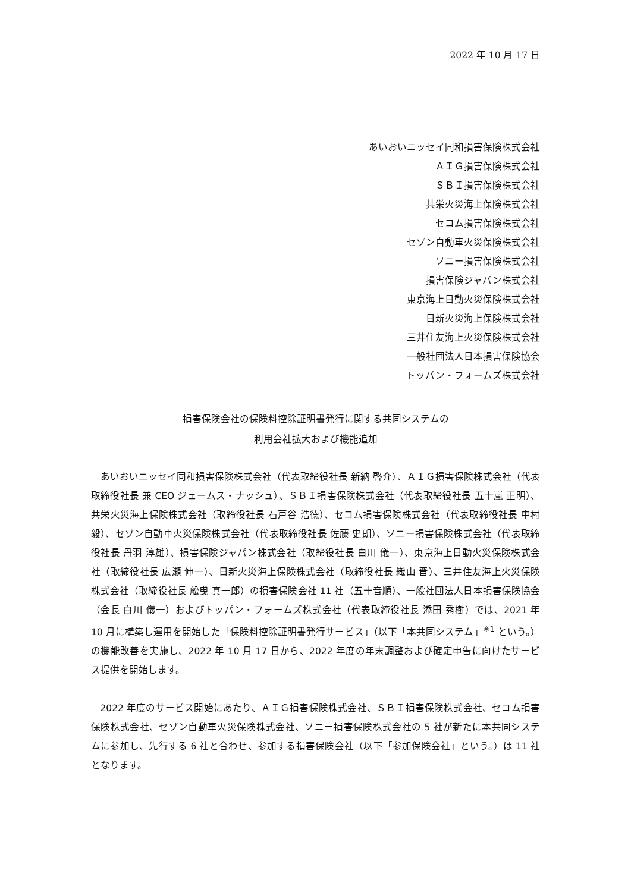2022 年 10 月 17 日
あいおいニッセイ同和損害保険株式会社
ＡＩＧ損害保険株式会社
ＳＢＩ損害保険株式会社
共栄火災海上保険株式会社
セコム損害保険株式会社
セゾン自動車火災保険株式会社
ソニー損害保険株式会社
損害保険ジャパン株式会社
東京海上日動火災保険株式会社
日新火災海上保険株式会社
三井住友海上火災保険株式会社
一般社団法人日本損害保険協会
トッパン・フォームズ株式会社
損害保険会社の保険料控除証明書発行に関する共同システムの
利用会社拡大および機能追加
あいおいニッセイ同和損害保険株式会社（代表取締役社長 新納 啓介）、ＡＩＧ損害保険株式会社（代表取締役社長 兼 CEO ジェームス・ナッシュ）、ＳＢＩ損害保険株式会社（代表取締役社長 五十嵐 正明）、共栄火災海上保険株式会社（取締役社長 石戸谷 浩徳）、セコム損害保険株式会社（代表取締役社長 中村 毅）、セゾン自動車火災保険株式会社（代表取締役社長 佐藤 史朗）、ソニー損害保険株式会社（代表取締役社長 丹羽 淳雄）、損害保険ジャパン株式会社（取締役社長 白川 儀一）、東京海上日動火災保険株式会社（取締役社長 広瀬 伸一）、日新火災海上保険株式会社（取締役社長 織山 晋）、三井住友海上火災保険株式会社（取締役社長 舩曵 真一郎）の損害保険会社 11 社（五十音順）、一般社団法人日本損害保険協会（会長 白川 儀一）およびトッパン・フォームズ株式会社（代表取締役社長 添田 秀樹）では、2021 年 10 月に構築し運用を開始した「保険料控除証明書発行サービス」（以下「本共同システム」<sup>※1</sup> という。）の機能改善を実施し、2022 年 10 月 17 日から、2022 年度の年末調整および確定申告に向けたサービス提供を開始します。
2022 年度のサービス開始にあたり、ＡＩＧ損害保険株式会社、ＳＢＩ損害保険株式会社、セコム損害保険株式会社、セゾン自動車火災保険株式会社、ソニー損害保険株式会社の 5 社が新たに本共同システムに参加し、先行する 6 社と合わせ、参加する損害保険会社（以下「参加保険会社」という。）は 11 社となります。